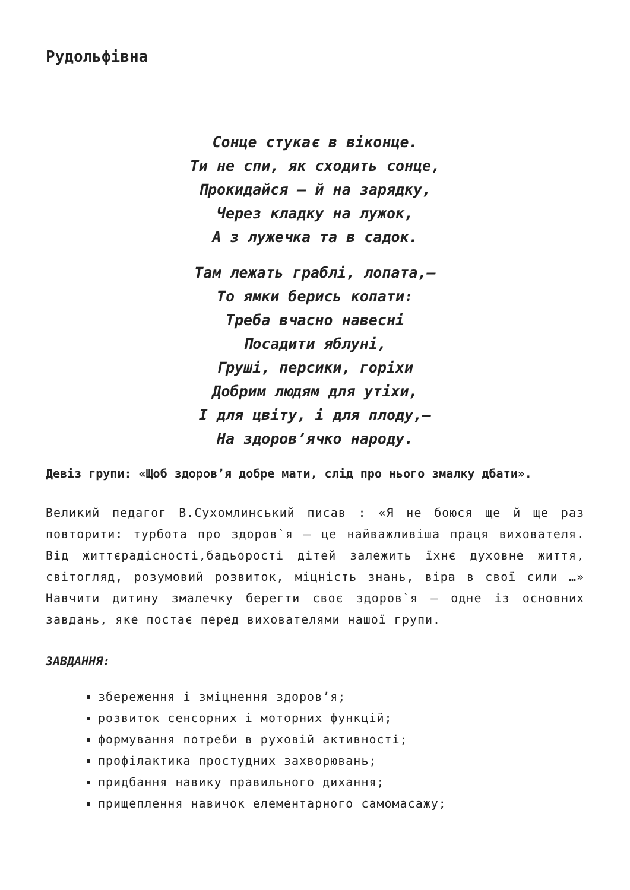Рудольфівна
Сонце стукає в віконце.
Ти не спи, як сходить сонце,
Прокидайся — й на зарядку,
Через кладку на лужок,
А з лужечка та в садок.
Там лежать граблі, лопата,—
То ямки берись копати:
Треба вчасно навесні
Посадити яблуні,
Груші, персики, горіхи
Добрим людям для утіхи,
І для цвіту, і для плоду,—
На здоров’ячко народу.
Девіз групи: «Щоб здоров’я добре мати, слід про нього змалку дбати».
Великий педагог В.Сухомлинський писав : «Я не боюся ще й ще раз повторити: турбота про здоров`я — це найважливіша праця вихователя. Від життєрадісності,бадьорості дітей залежить їхнє духовне життя, світогляд, розумовий розвиток, міцність знань, віра в свої сили …» Навчити дитину змалечку берегти своє здоров`я — одне із основних завдань, яке постає перед вихователями нашої групи.
ЗАВДАННЯ:
збереження і зміцнення здоров’я;
розвиток сенсорних і моторних функцій;
формування потреби в руховій активності;
профілактика простудних захворювань;
придбання навику правильного дихання;
прищеплення навичок елементарного самомасажу;